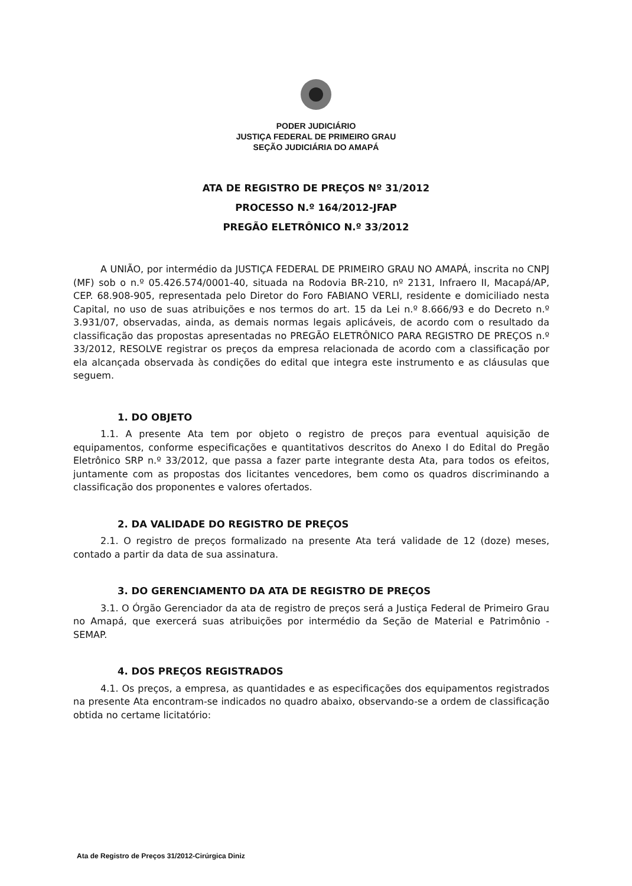PODER JUDICIÁRIO
JUSTIÇA FEDERAL DE PRIMEIRO GRAU
SEÇÃO JUDICIÁRIA DO AMAPÁ
ATA DE REGISTRO DE PREÇOS Nº 31/2012
PROCESSO N.º 164/2012-JFAP
PREGÃO ELETRÔNICO N.º 33/2012
A UNIÃO, por intermédio da JUSTIÇA FEDERAL DE PRIMEIRO GRAU NO AMAPÁ, inscrita no CNPJ (MF) sob o n.º 05.426.574/0001-40, situada na Rodovia BR-210, nº 2131, Infraero II, Macapá/AP, CEP. 68.908-905, representada pelo Diretor do Foro FABIANO VERLI, residente e domiciliado nesta Capital, no uso de suas atribuições e nos termos do art. 15 da Lei n.º 8.666/93 e do Decreto n.º 3.931/07, observadas, ainda, as demais normas legais aplicáveis, de acordo com o resultado da classificação das propostas apresentadas no PREGÃO ELETRÔNICO PARA REGISTRO DE PREÇOS n.º 33/2012, RESOLVE registrar os preços da empresa relacionada de acordo com a classificação por ela alcançada observada às condições do edital que integra este instrumento e as cláusulas que seguem.
1. DO OBJETO
1.1. A presente Ata tem por objeto o registro de preços para eventual aquisição de equipamentos, conforme especificações e quantitativos descritos do Anexo I do Edital do Pregão Eletrônico SRP n.º 33/2012, que passa a fazer parte integrante desta Ata, para todos os efeitos, juntamente com as propostas dos licitantes vencedores, bem como os quadros discriminando a classificação dos proponentes e valores ofertados.
2. DA VALIDADE DO REGISTRO DE PREÇOS
2.1. O registro de preços formalizado na presente Ata terá validade de 12 (doze) meses, contado a partir da data de sua assinatura.
3. DO GERENCIAMENTO DA ATA DE REGISTRO DE PREÇOS
3.1. O Órgão Gerenciador da ata de registro de preços será a Justiça Federal de Primeiro Grau no Amapá, que exercerá suas atribuições por intermédio da Seção de Material e Patrimônio - SEMAP.
4. DOS PREÇOS REGISTRADOS
4.1. Os preços, a empresa, as quantidades e as especificações dos equipamentos registrados na presente Ata encontram-se indicados no quadro abaixo, observando-se a ordem de classificação obtida no certame licitatório:
Ata de Registro de Preços 31/2012-Cirúrgica Diniz